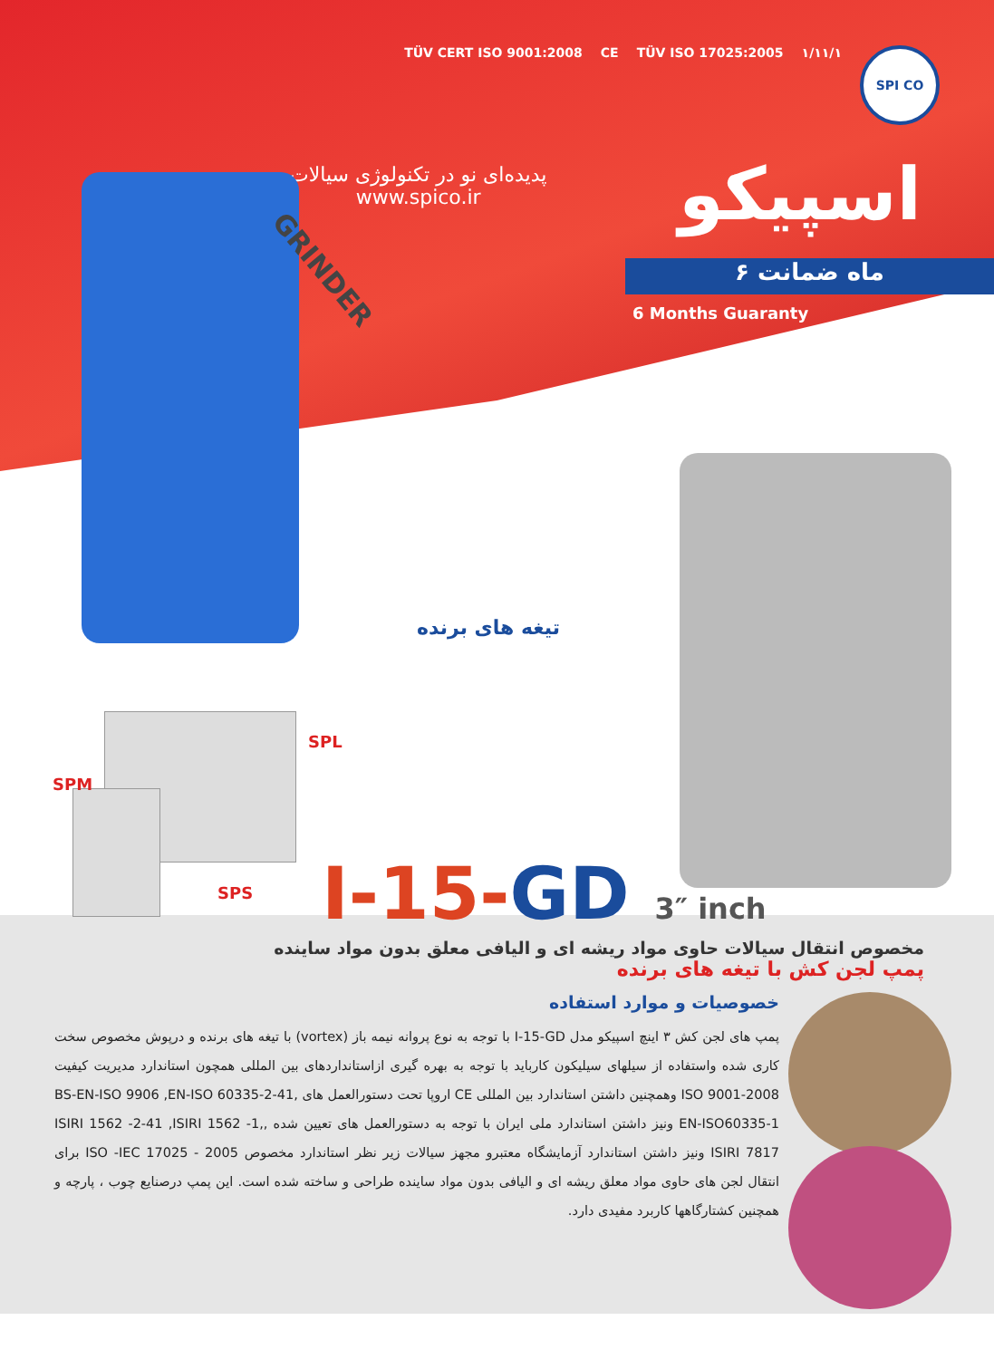TÜV CERT ISO 9001:2008 CE TÜV ISO 17025:2005 ۱/۱۱/۱
SPI CO
اسپیکو
پدیده‌ای نو در تکنولوژی سیالات
www.spico.ir
۶ ماه ضمانت
6 Months Guaranty
GRINDER
تیغه های برنده
SPL
SPM
SPS I-15-GD 3″ inch
مخصوص انتقال سیالات حاوی مواد ریشه ای و الیافی معلق بدون مواد ساینده
پمپ لجن کش با تیغه های برنده
خصوصیات و موارد استفاده
پمپ های لجن کش ۳ اینچ اسپیکو مدل I-15-GD با توجه به نوع پروانه نیمه باز (vortex) با تیغه های برنده و درپوش مخصوص سخت کاری شده واستفاده از سیلهای سیلیکون کارباید با توجه به بهره گیری ازاستانداردهای بین المللی همچون استاندارد مدیریت کیفیت ISO 9001-2008 وهمچنین داشتن استاندارد بین المللی CE اروپا تحت دستورالعمل های BS-EN-ISO 9906 ,EN-ISO 60335-2-41, EN-ISO60335-1 ونیز داشتن استاندارد ملی ایران با توجه به دستورالعمل های تعیین شده ,ISIRI 1562 -2-41 ,ISIRI 1562 -1, ISIRI 7817 ونیز داشتن استاندارد آزمایشگاه معتبرو مجهز سیالات زیر نظر استاندارد مخصوص ISO -IEC 17025 - 2005 برای انتقال لجن های حاوی مواد معلق ریشه ای و الیافی بدون مواد ساینده طراحی و ساخته شده است. این پمپ درصنایع چوب ، پارچه و همچنین کشتارگاهها کاربرد مفیدی دارد.